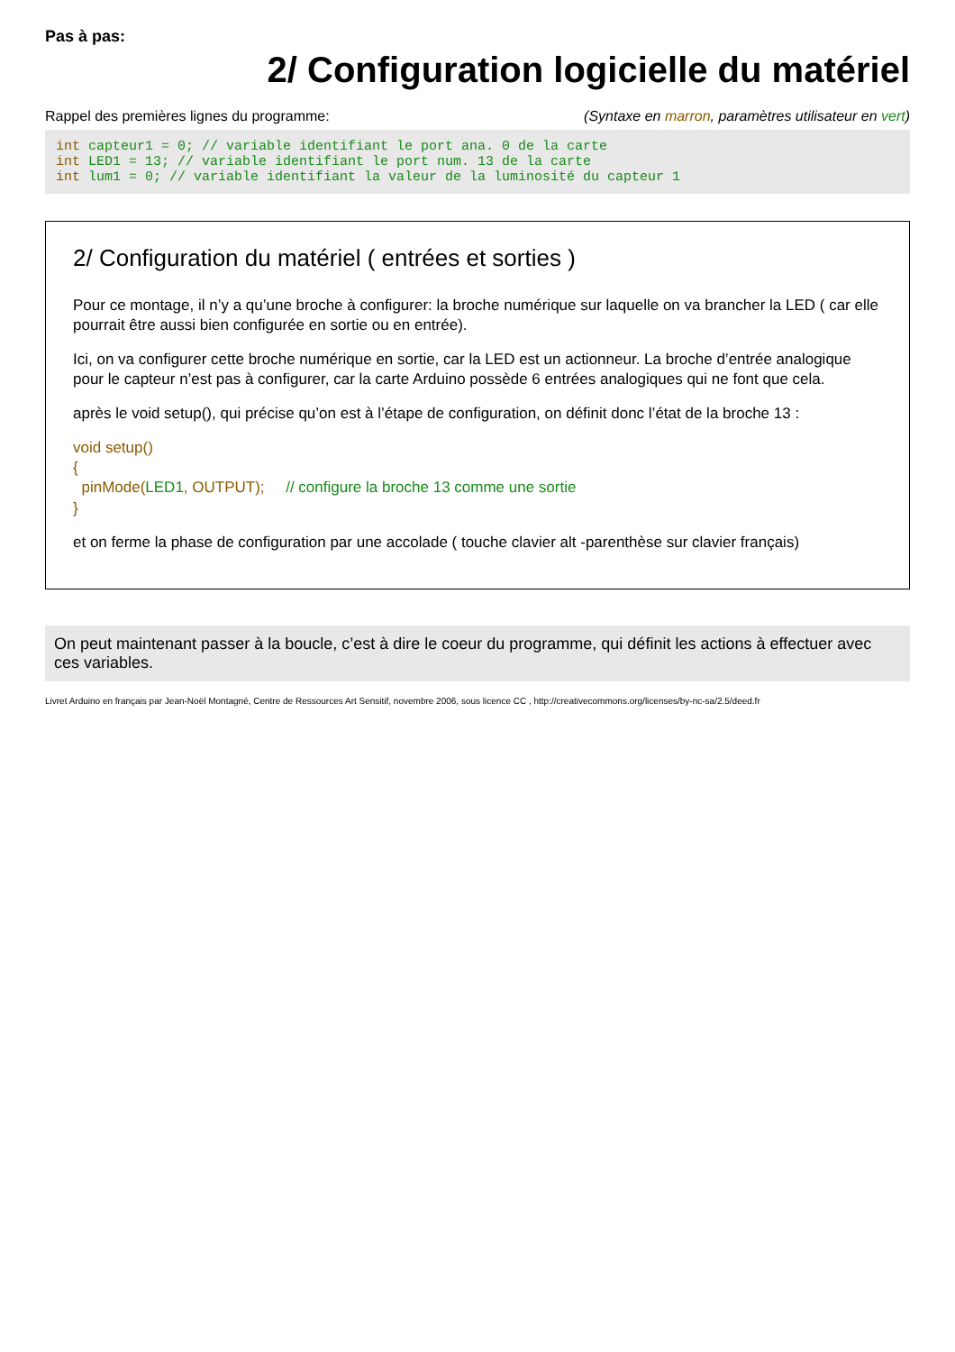Pas à pas:
2/ Configuration logicielle du matériel
Rappel des premières lignes du programme: (Syntaxe en marron, paramètres utilisateur en vert)
int capteur1 = 0; // variable identifiant le port ana. 0 de la carte
int LED1 = 13; // variable identifiant le port num. 13 de la carte
int lum1 = 0; // variable identifiant la valeur de la luminosité du capteur 1
2/ Configuration du matériel ( entrées et sorties )
Pour ce montage, il n’y a qu’une broche à configurer: la broche numérique sur laquelle on va brancher la LED ( car elle pourrait être aussi bien configurée en sortie ou en entrée).
Ici, on va configurer cette broche numérique en sortie, car la LED est un actionneur. La broche d’entrée analogique pour le capteur n’est pas à configurer, car la carte Arduino possède 6 entrées analogiques qui ne font que cela.
après le void setup(), qui précise qu’on est à l’étape de configuration, on définit donc l’état de la broche 13 :
void setup()
{
pinMode(LED1, OUTPUT); // configure la broche 13 comme une sortie
}
et on ferme la phase de configuration par une accolade ( touche clavier alt -parenthèse sur clavier français)
On peut maintenant passer à la boucle, c’est à dire le coeur du programme, qui définit les actions à effectuer avec ces variables.
Livret Arduino en français par Jean-Noël Montagné, Centre de Ressources Art Sensitif, novembre 2006, sous licence CC , http://creativecommons.org/licenses/by-nc-sa/2.5/deed.fr